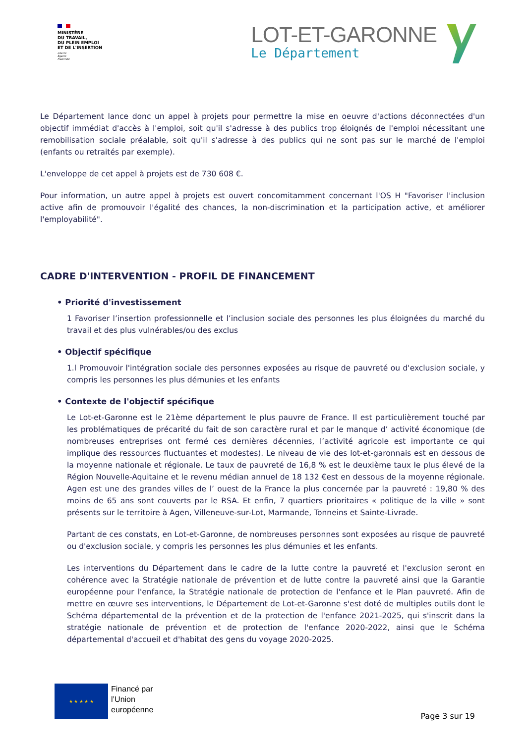MINISTÈRE
DU TRAVAIL,
DU PLEIN EMPLOI
ET DE L'INSERTION
Liberté
Égalité
Fraternité
LOT-ET-GARONNE
Le Département
Le Département lance donc un appel à projets pour permettre la mise en oeuvre d'actions déconnectées d'un objectif immédiat d'accès à l'emploi, soit qu'il s'adresse à des publics trop éloignés de l'emploi nécessitant une remobilisation sociale préalable, soit qu'il s'adresse à des publics qui ne sont pas sur le marché de l'emploi (enfants ou retraités par exemple).
L'enveloppe de cet appel à projets est de 730 608 €.
Pour information, un autre appel à projets est ouvert concomitamment concernant l'OS H "Favoriser l'inclusion active afin de promouvoir l'égalité des chances, la non-discrimination et la participation active, et améliorer l'employabilité".
CADRE D'INTERVENTION - PROFIL DE FINANCEMENT
• Priorité d'investissement
1 Favoriser l’insertion professionnelle et l’inclusion sociale des personnes les plus éloignées du marché du travail et des plus vulnérables/ou des exclus
• Objectif spécifique
1.l Promouvoir l'intégration sociale des personnes exposées au risque de pauvreté ou d'exclusion sociale, y compris les personnes les plus démunies et les enfants
• Contexte de l'objectif spécifique
Le Lot-et-Garonne est le 21ème département le plus pauvre de France. Il est particulièrement touché par les problématiques de précarité du fait de son caractère rural et par le manque d’ activité économique (de nombreuses entreprises ont fermé ces dernières décennies, l’activité agricole est importante ce qui implique des ressources fluctuantes et modestes). Le niveau de vie des lot-et-garonnais est en dessous de la moyenne nationale et régionale. Le taux de pauvreté de 16,8 % est le deuxième taux le plus élevé de la Région Nouvelle-Aquitaine et le revenu médian annuel de 18 132 €est en dessous de la moyenne régionale. Agen est une des grandes villes de l’ ouest de la France la plus concernée par la pauvreté : 19,80 % des moins de 65 ans sont couverts par le RSA. Et enfin, 7 quartiers prioritaires « politique de la ville » sont présents sur le territoire à Agen, Villeneuve-sur-Lot, Marmande, Tonneins et Sainte-Livrade.
Partant de ces constats, en Lot-et-Garonne, de nombreuses personnes sont exposées au risque de pauvreté ou d'exclusion sociale, y compris les personnes les plus démunies et les enfants.
Les interventions du Département dans le cadre de la lutte contre la pauvreté et l'exclusion seront en cohérence avec la Stratégie nationale de prévention et de lutte contre la pauvreté ainsi que la Garantie européenne pour l'enfance, la Stratégie nationale de protection de l'enfance et le Plan pauvreté. Afin de mettre en œuvre ses interventions, le Département de Lot-et-Garonne s'est doté de multiples outils dont le Schéma départemental de la prévention et de la protection de l'enfance 2021-2025, qui s'inscrit dans la stratégie nationale de prévention et de protection de l'enfance 2020-2022, ainsi que le Schéma départemental d'accueil et d'habitat des gens du voyage 2020-2025.
★ ★ ★ ★ ★
Financé par
l’Union
européenne
Page 3 sur 19